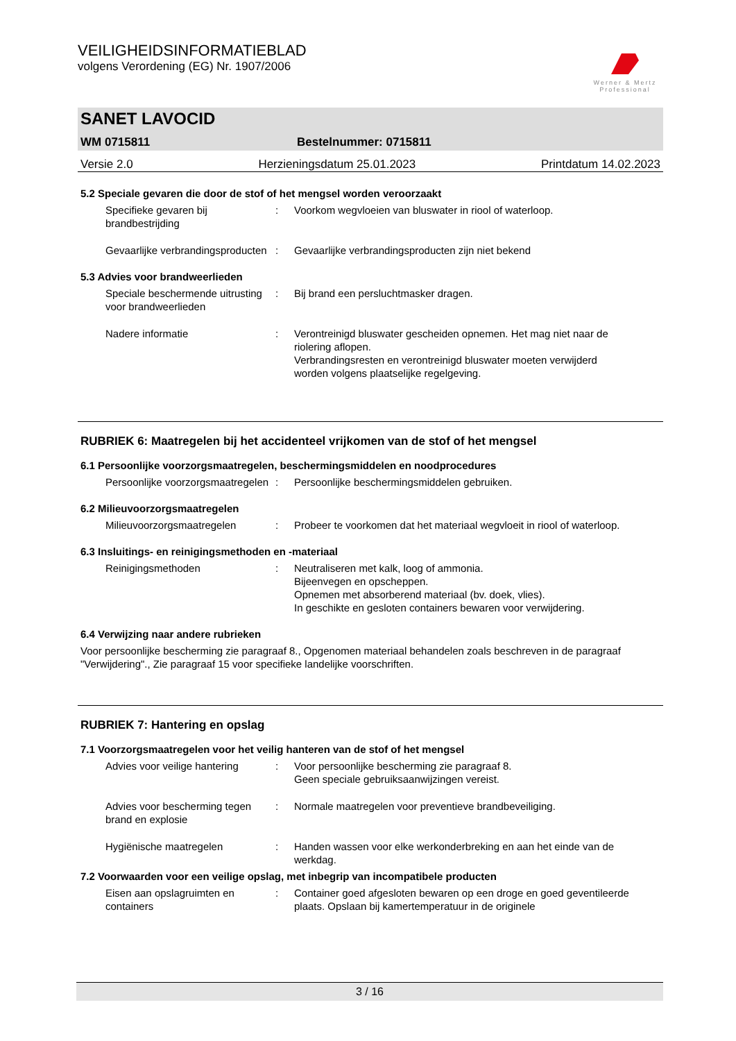Werner & Mertz
Professional
VEILIGHEIDSINFORMATIEBLAD
volgens Verordening (EG) Nr. 1907/2006
SANET LAVOCID
WM 0715811 Bestelnummer: 0715811
Versie 2.0 Herzieningsdatum 25.01.2023 Printdatum 14.02.2023
5.2 Speciale gevaren die door de stof of het mengsel worden veroorzaakt
Specifieke gevaren bij brandbestrijding
: Voorkom wegvloeien van bluswater in riool of waterloop.
Gevaarlijke verbrandingsproducten
: Gevaarlijke verbrandingsproducten zijn niet bekend
5.3 Advies voor brandweerlieden
Speciale beschermende uitrusting voor brandweerlieden
: Bij brand een persluchtmasker dragen.
Nadere informatie : Verontreinigd bluswater gescheiden opnemen. Het mag niet naar de riolering aflopen.
Verbrandingsresten en verontreinigd bluswater moeten verwijderd worden volgens plaatselijke regelgeving.
RUBRIEK 6: Maatregelen bij het accidenteel vrijkomen van de stof of het mengsel
6.1 Persoonlijke voorzorgsmaatregelen, beschermingsmiddelen en noodprocedures
Persoonlijke voorzorgsmaatregelen
: Persoonlijke beschermingsmiddelen gebruiken.
6.2 Milieuvoorzorgsmaatregelen
Milieuvoorzorgsmaatregelen : Probeer te voorkomen dat het materiaal wegvloeit in riool of waterloop.
6.3 Insluitings- en reinigingsmethoden en -materiaal
Reinigingsmethoden : Neutraliseren met kalk, loog of ammonia.
Bijeenvegen en opscheppen.
Opnemen met absorberend materiaal (bv. doek, vlies).
In geschikte en gesloten containers bewaren voor verwijdering.
6.4 Verwijzing naar andere rubrieken
Voor persoonlijke bescherming zie paragraaf 8., Opgenomen materiaal behandelen zoals beschreven in de paragraaf "Verwijdering"., Zie paragraaf 15 voor specifieke landelijke voorschriften.
RUBRIEK 7: Hantering en opslag
7.1 Voorzorgsmaatregelen voor het veilig hanteren van de stof of het mengsel
Advies voor veilige hantering
: Voor persoonlijke bescherming zie paragraaf 8.
Geen speciale gebruiksaanwijzingen vereist.
Advies voor bescherming tegen brand en explosie
: Normale maatregelen voor preventieve brandbeveiliging.
Hygiënische maatregelen : Handen wassen voor elke werkonderbreking en aan het einde van de werkdag.
7.2 Voorwaarden voor een veilige opslag, met inbegrip van incompatibele producten
Eisen aan opslagruimten en containers
: Container goed afgesloten bewaren op een droge en goed geventileerde plaats. Opslaan bij kamertemperatuur in de originele
3 / 16